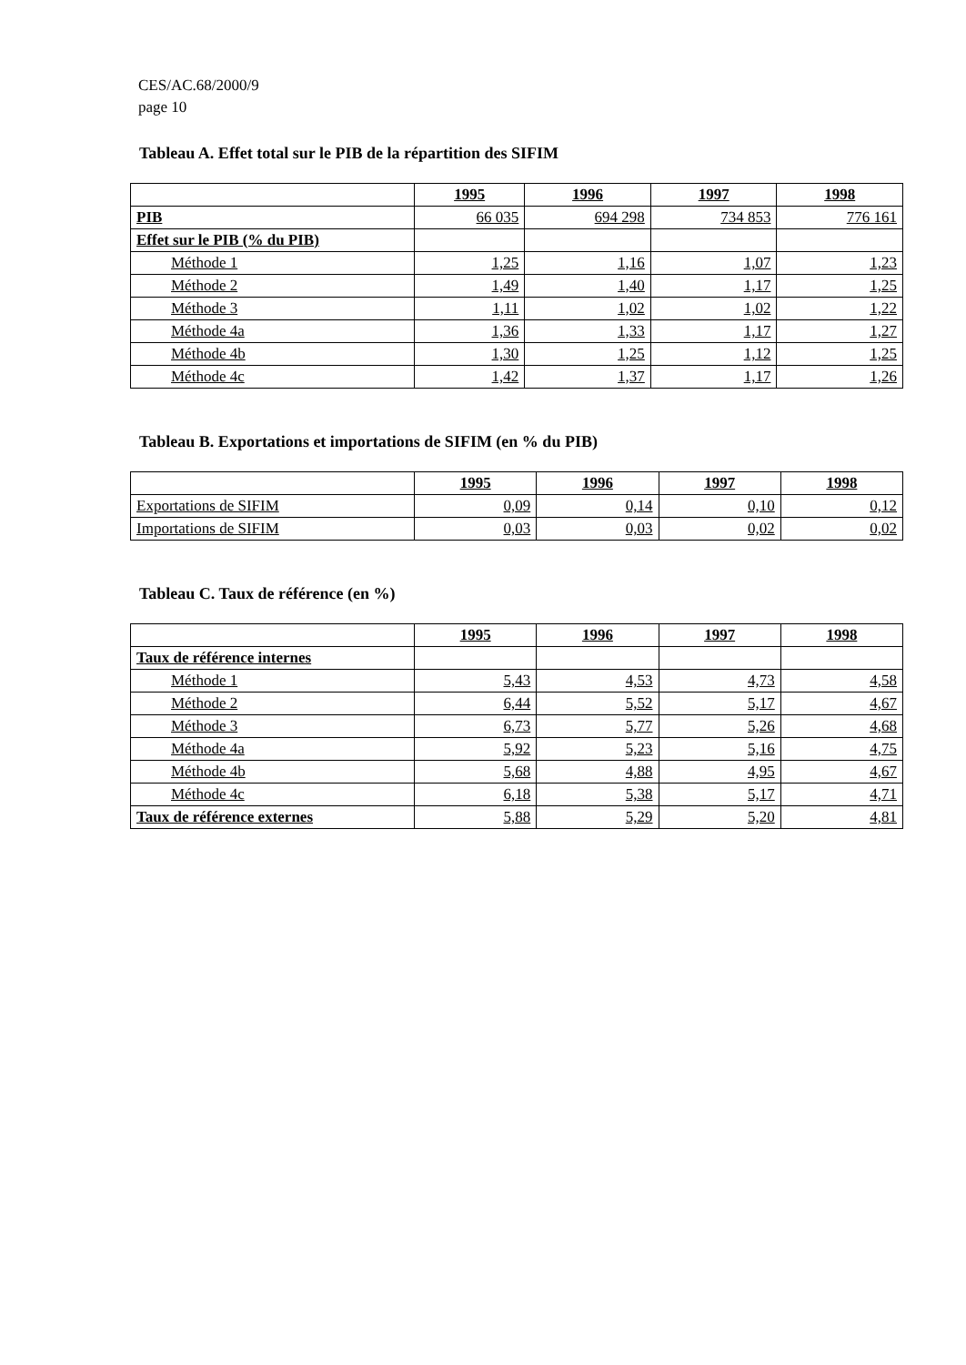CES/AC.68/2000/9
page 10
Tableau A. Effet total sur le PIB de la répartition des SIFIM
| | 1995 | 1996 | 1997 | 1998 |
| --- | --- | --- | --- | --- |
| PIB | 66 035 | 694 298 | 734 853 | 776 161 |
| Effet sur le PIB (% du PIB) | | | | |
| Méthode 1 | 1,25 | 1,16 | 1,07 | 1,23 |
| Méthode 2 | 1,49 | 1,40 | 1,17 | 1,25 |
| Méthode 3 | 1,11 | 1,02 | 1,02 | 1,22 |
| Méthode 4a | 1,36 | 1,33 | 1,17 | 1,27 |
| Méthode 4b | 1,30 | 1,25 | 1,12 | 1,25 |
| Méthode 4c | 1,42 | 1,37 | 1,17 | 1,26 |
Tableau B. Exportations et importations de SIFIM (en % du PIB)
| | 1995 | 1996 | 1997 | 1998 |
| --- | --- | --- | --- | --- |
| Exportations de SIFIM | 0,09 | 0,14 | 0,10 | 0,12 |
| Importations de SIFIM | 0,03 | 0,03 | 0,02 | 0,02 |
Tableau C. Taux de référence (en %)
| | 1995 | 1996 | 1997 | 1998 |
| --- | --- | --- | --- | --- |
| Taux de référence internes | | | | |
| Méthode 1 | 5,43 | 4,53 | 4,73 | 4,58 |
| Méthode 2 | 6,44 | 5,52 | 5,17 | 4,67 |
| Méthode 3 | 6,73 | 5,77 | 5,26 | 4,68 |
| Méthode 4a | 5,92 | 5,23 | 5,16 | 4,75 |
| Méthode 4b | 5,68 | 4,88 | 4,95 | 4,67 |
| Méthode 4c | 6,18 | 5,38 | 5,17 | 4,71 |
| Taux de référence externes | 5,88 | 5,29 | 5,20 | 4,81 |